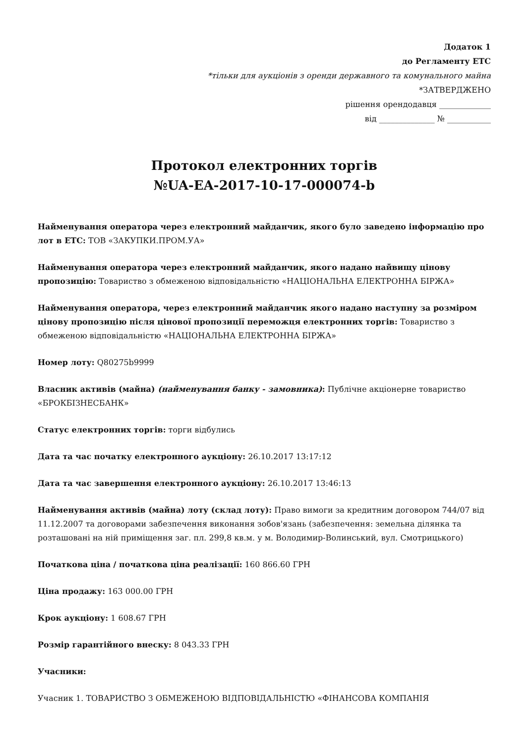Додаток 1
до Регламенту ЕТС
*тільки для аукціонів з оренди державного та комунального майна
*ЗАТВЕРДЖЕНО
рішення орендодавця _____________
від ______________ № ___________
Протокол електронних торгів
№UA-EA-2017-10-17-000074-b
Найменування оператора через електронний майданчик, якого було заведено інформацію про лот в ЕТС: ТОВ «ЗАКУПКИ.ПРОМ.УА»
Найменування оператора через електронний майданчик, якого надано найвищу цінову пропозицію: Товариство з обмеженою відповідальністю «НАЦІОНАЛЬНА ЕЛЕКТРОННА БІРЖА»
Найменування оператора, через електронний майданчик якого надано наступну за розміром цінову пропозицію після цінової пропозиції переможця електронних торгів: Товариство з обмеженою відповідальністю «НАЦІОНАЛЬНА ЕЛЕКТРОННА БІРЖА»
Номер лоту: Q80275b9999
Власник активів (майна) (найменування банку - замовника): Публічне акціонерне товариство «БРОКБІЗНЕСБАНК»
Статус електронних торгів: торги відбулись
Дата та час початку електронного аукціону: 26.10.2017 13:17:12
Дата та час завершення електронного аукціону: 26.10.2017 13:46:13
Найменування активів (майна) лоту (склад лоту): Право вимоги за кредитним договором 744/07 від 11.12.2007 та договорами забезпечення виконання зобов'язань (забезпечення: земельна ділянка та розташовані на ній приміщення заг. пл. 299,8 кв.м. у м. Володимир-Волинський, вул. Смотрицького)
Початкова ціна / початкова ціна реалізації: 160 866.60 ГРН
Ціна продажу: 163 000.00 ГРН
Крок аукціону: 1 608.67 ГРН
Розмір гарантійного внеску: 8 043.33 ГРН
Учасники:
Учасник 1. ТОВАРИСТВО З ОБМЕЖЕНОЮ ВІДПОВІДАЛЬНІСТЮ «ФІНАНСОВА КОМПАНІЯ